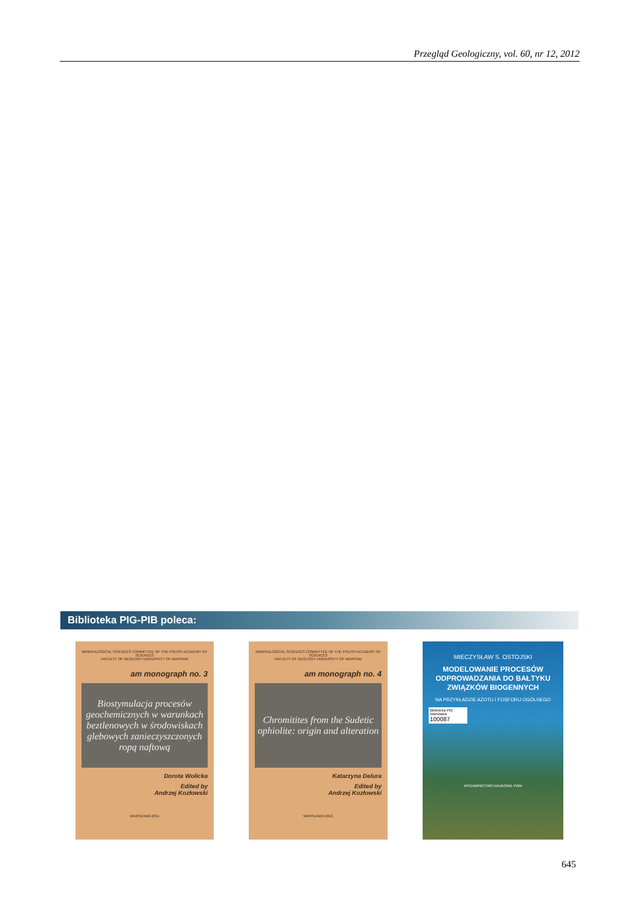Przegląd Geologiczny, vol. 60, nr 12, 2012
Biblioteka PIG-PIB poleca:
MINERALOGICAL SCIENCES COMMITTEE OF THE POLISH ACADEMY OF SCIENCES
FACULTY OF GEOLOGY UNIVERSITY OF WARSAW
am monograph no. 3
Biostymulacja procesów geochemicznych w warunkach beztlenowych w środowiskach glebowych zanieczyszczonych ropą naftową
Dorota Wolicka
Edited by
Andrzej Kozłowski
WARSZAWA 2011
MINERALOGICAL SCIENCES COMMITTEE OF THE POLISH ACADEMY OF SCIENCES
FACULTY OF GEOLOGY UNIVERSITY OF WARSAW
am monograph no. 4
Chromitites from the Sudetic ophiolite: origin and alteration
Katarzyna Delura
Edited by
Andrzej Kozłowski
WARSZAWA 2012
MIECZYSŁAW S. OSTOJSKI
MODELOWANIE PROCESÓW ODPROWADZANIA DO BAŁTYKU ZWIĄZKÓW BIOGENNYCH
NA PRZYKŁADZIE AZOTU I FOSFORU OGÓLNEGO
Biblioteka PIG Warszawa
100087
WYDAWNICTWO NAUKOWE PWN
645